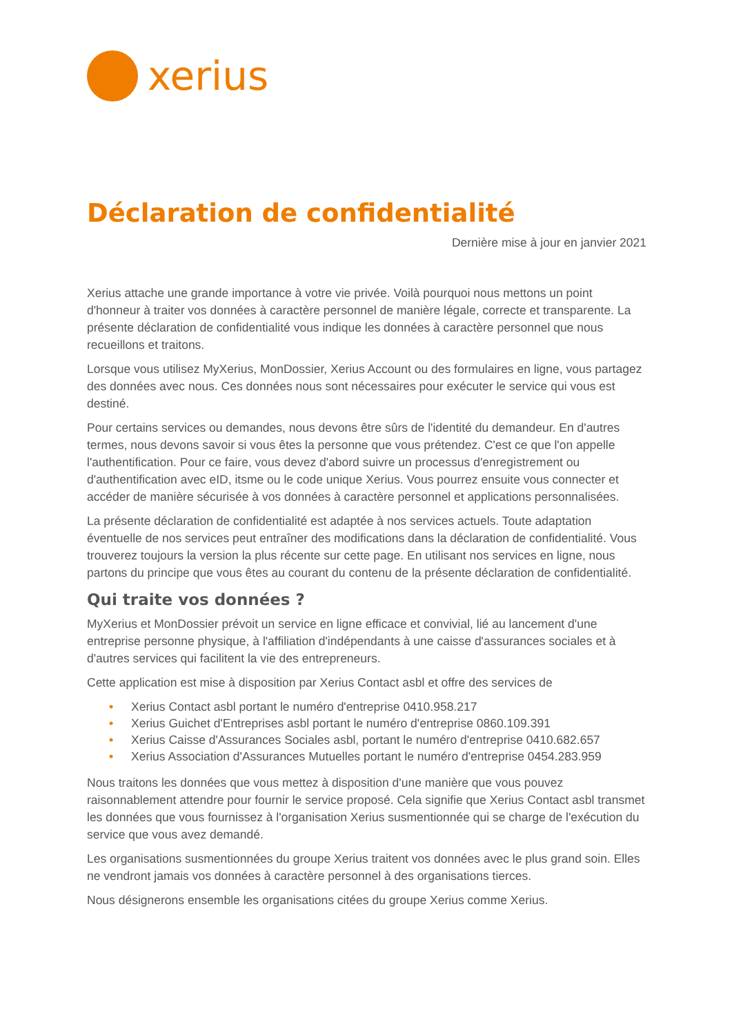xerius
Déclaration de confidentialité
Dernière mise à jour en janvier 2021
Xerius attache une grande importance à votre vie privée. Voilà pourquoi nous mettons un point d'honneur à traiter vos données à caractère personnel de manière légale, correcte et transparente. La présente déclaration de confidentialité vous indique les données à caractère personnel que nous recueillons et traitons.
Lorsque vous utilisez MyXerius, MonDossier, Xerius Account ou des formulaires en ligne, vous partagez des données avec nous. Ces données nous sont nécessaires pour exécuter le service qui vous est destiné.
Pour certains services ou demandes, nous devons être sûrs de l'identité du demandeur. En d'autres termes, nous devons savoir si vous êtes la personne que vous prétendez. C'est ce que l'on appelle l'authentification. Pour ce faire, vous devez d'abord suivre un processus d'enregistrement ou d'authentification avec eID, itsme ou le code unique Xerius. Vous pourrez ensuite vous connecter et accéder de manière sécurisée à vos données à caractère personnel et applications personnalisées.
La présente déclaration de confidentialité est adaptée à nos services actuels. Toute adaptation éventuelle de nos services peut entraîner des modifications dans la déclaration de confidentialité. Vous trouverez toujours la version la plus récente sur cette page. En utilisant nos services en ligne, nous partons du principe que vous êtes au courant du contenu de la présente déclaration de confidentialité.
Qui traite vos données ?
MyXerius et MonDossier prévoit un service en ligne efficace et convivial, lié au lancement d'une entreprise personne physique, à l'affiliation d'indépendants à une caisse d'assurances sociales et à d'autres services qui facilitent la vie des entrepreneurs.
Cette application est mise à disposition par Xerius Contact asbl et offre des services de
• Xerius Contact asbl portant le numéro d'entreprise 0410.958.217
• Xerius Guichet d'Entreprises asbl portant le numéro d'entreprise 0860.109.391
• Xerius Caisse d'Assurances Sociales asbl, portant le numéro d'entreprise 0410.682.657
• Xerius Association d'Assurances Mutuelles portant le numéro d'entreprise 0454.283.959
Nous traitons les données que vous mettez à disposition d'une manière que vous pouvez raisonnablement attendre pour fournir le service proposé. Cela signifie que Xerius Contact asbl transmet les données que vous fournissez à l'organisation Xerius susmentionnée qui se charge de l'exécution du service que vous avez demandé.
Les organisations susmentionnées du groupe Xerius traitent vos données avec le plus grand soin. Elles ne vendront jamais vos données à caractère personnel à des organisations tierces.
Nous désignerons ensemble les organisations citées du groupe Xerius comme Xerius.